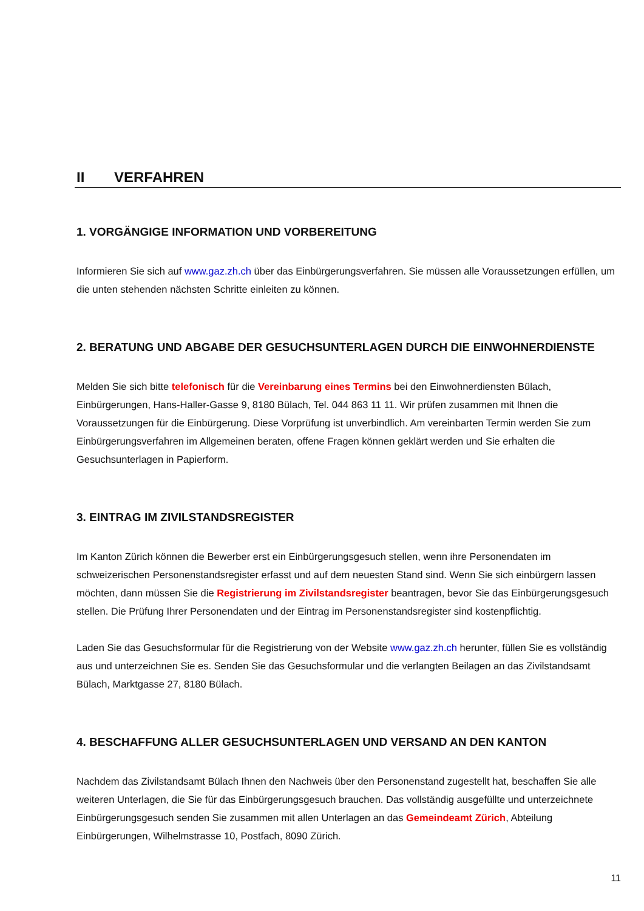II VERFAHREN
1. VORGÄNGIGE INFORMATION UND VORBEREITUNG
Informieren Sie sich auf www.gaz.zh.ch über das Einbürgerungsverfahren. Sie müssen alle Voraussetzungen erfüllen, um die unten stehenden nächsten Schritte einleiten zu können.
2. BERATUNG UND ABGABE DER GESUCHSUNTERLAGEN DURCH DIE EINWOHNERDIENSTE
Melden Sie sich bitte telefonisch für die Vereinbarung eines Termins bei den Einwohnerdiensten Bülach, Einbürgerungen, Hans-Haller-Gasse 9, 8180 Bülach, Tel. 044 863 11 11. Wir prüfen zusammen mit Ihnen die Voraussetzungen für die Einbürgerung. Diese Vorprüfung ist unverbindlich. Am vereinbarten Termin werden Sie zum Einbürgerungsverfahren im Allgemeinen beraten, offene Fragen können geklärt werden und Sie erhalten die Gesuchsunterlagen in Papierform.
3. EINTRAG IM ZIVILSTANDSREGISTER
Im Kanton Zürich können die Bewerber erst ein Einbürgerungsgesuch stellen, wenn ihre Personendaten im schweizerischen Personenstandsregister erfasst und auf dem neuesten Stand sind. Wenn Sie sich einbürgern lassen möchten, dann müssen Sie die Registrierung im Zivilstandsregister beantragen, bevor Sie das Einbürgerungsgesuch stellen. Die Prüfung Ihrer Personendaten und der Eintrag im Personenstandsregister sind kostenpflichtig.
Laden Sie das Gesuchsformular für die Registrierung von der Website www.gaz.zh.ch herunter, füllen Sie es vollständig aus und unterzeichnen Sie es. Senden Sie das Gesuchsformular und die verlangten Beilagen an das Zivilstandsamt Bülach, Marktgasse 27, 8180 Bülach.
4. BESCHAFFUNG ALLER GESUCHSUNTERLAGEN UND VERSAND AN DEN KANTON
Nachdem das Zivilstandsamt Bülach Ihnen den Nachweis über den Personenstand zugestellt hat, beschaffen Sie alle weiteren Unterlagen, die Sie für das Einbürgerungsgesuch brauchen. Das vollständig ausgefüllte und unterzeichnete Einbürgerungsgesuch senden Sie zusammen mit allen Unterlagen an das Gemeindeamt Zürich, Abteilung Einbürgerungen, Wilhelmstrasse 10, Postfach, 8090 Zürich.
11